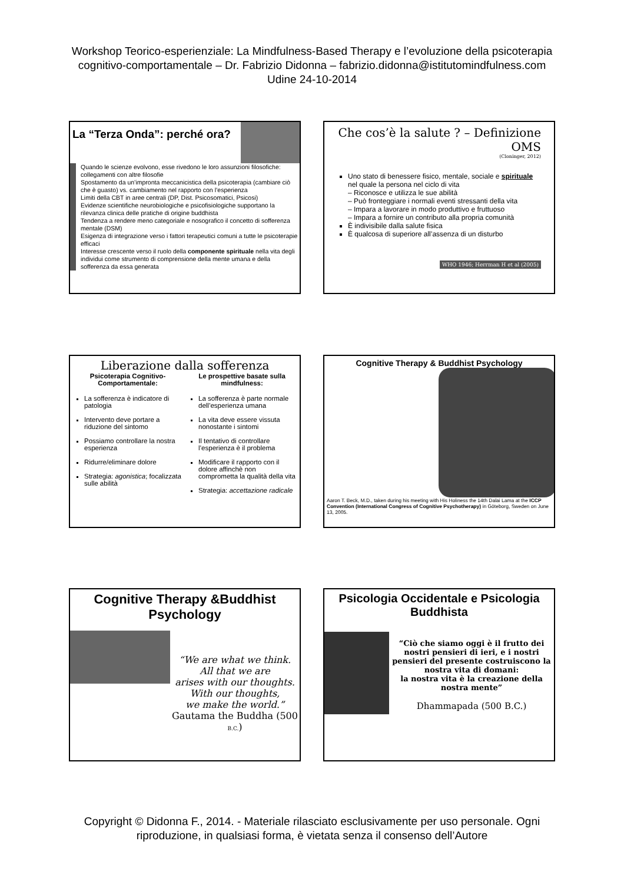Workshop Teorico-esperienziale: La Mindfulness-Based Therapy e l’evoluzione della psicoterapia
cognitivo-comportamentale – Dr. Fabrizio Didonna – fabrizio.didonna@istitutomindfulness.com
Udine 24-10-2014
La “Terza Onda”: perché ora?
Quando le scienze evolvono, esse rivedono le loro assunzioni filosofiche: collegamenti con altre filosofie
Spostamento da un’impronta meccanicistica della psicoterapia (cambiare ciò che è guasto) vs. cambiamento nel rapporto con l’esperienza
Limiti della CBT in aree centrali (DP, Dist. Psicosomatici, Psicosi)
Evidenze scientifiche neurobiologiche e psicofisiologiche supportano la rilevanza clinica delle pratiche di origine buddhista
Tendenza a rendere meno categoriale e nosografico il concetto di sofferenza mentale (DSM)
Esigenza di integrazione verso i fattori terapeutici comuni a tutte le psicoterapie efficaci
Interesse crescente verso il ruolo della componente spirituale nella vita degli individui come strumento di comprensione della mente umana e della sofferenza da essa generata
Che cos’è la salute ? – Definizione
OMS
(Cloninger, 2012)
Uno stato di benessere fisico, mentale, sociale e spirituale nel quale la persona nel ciclo di vita
– Riconosce e utilizza le sue abilità
– Può fronteggiare i normali eventi stressanti della vita
– Impara a lavorare in modo produttivo e fruttuoso
– Impara a fornire un contributo alla propria comunità
È indivisibile dalla salute fisica
È qualcosa di superiore all’assenza di un disturbo
WHO 1946; Herrman H et al (2005)
Liberazione dalla sofferenza
Psicoterapia Cognitivo-Comportamentale:
La sofferenza è indicatore di patologia
Intervento deve portare a riduzione del sintomo
Possiamo controllare la nostra esperienza
Ridurre/eliminare dolore
Strategia: agonistica; focalizzata sulle abilità
Le prospettive basate sulla mindfulness:
La sofferenza è parte normale dell’esperienza umana
La vita deve essere vissuta nonostante i sintomi
Il tentativo di controllare l’esperienza è il problema
Modificare il rapporto con il dolore affinchè non comprometta la qualità della vita
Strategia: accettazione radicale
Cognitive Therapy & Buddhist Psychology
Aaron T. Beck, M.D., taken during his meeting with His Holiness the 14th Dalai Lama at the ICCP Convention (International Congress of Cognitive Psychotherapy) in Göteborg, Sweden on June 13, 2005.
Cognitive Therapy &Buddhist Psychology
“We are what we think.
All that we are
arises with our thoughts.
With our thoughts,
we make the world.”
Gautama the Buddha (500 B.C.)
Psicologia Occidentale e Psicologia Buddhista
“Ciò che siamo oggi è il frutto dei nostri pensieri di ieri, e i nostri pensieri del presente costruiscono la nostra vita di domani:
la nostra vita è la creazione della nostra mente”
Dhammapada (500 B.C.)
Copyright © Didonna F., 2014. - Materiale rilasciato esclusivamente per uso personale. Ogni
riproduzione, in qualsiasi forma, è vietata senza il consenso dell’Autore